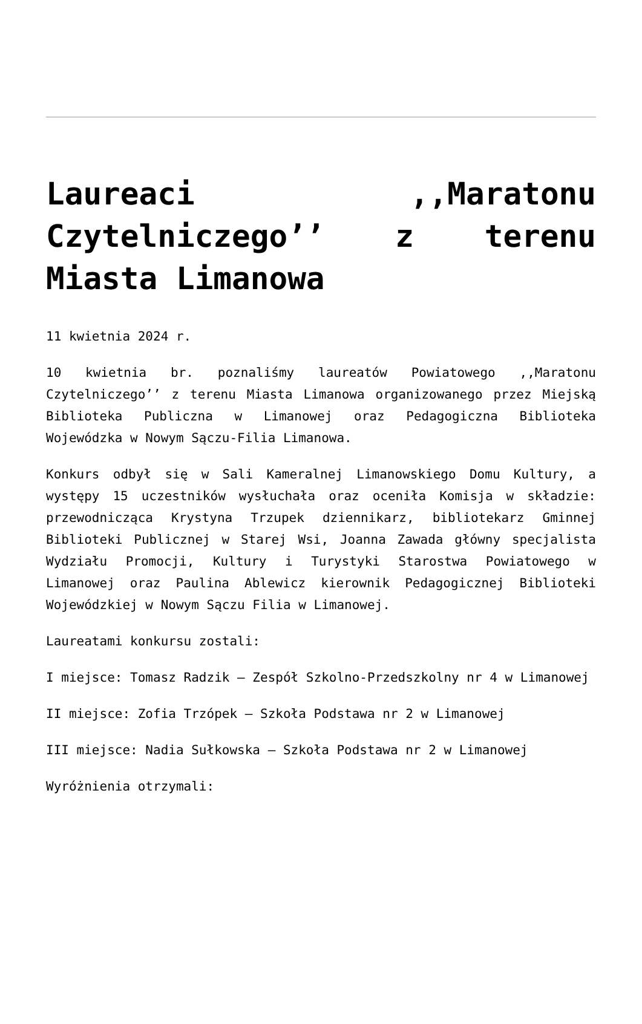Laureaci ,,Maratonu Czytelniczego’’ z terenu Miasta Limanowa
11 kwietnia 2024 r.
10 kwietnia br. poznaliśmy laureatów Powiatowego ,,Maratonu Czytelniczego’’ z terenu Miasta Limanowa organizowanego przez Miejską Biblioteka Publiczna w Limanowej oraz Pedagogiczna Biblioteka Wojewódzka w Nowym Sączu-Filia Limanowa.
Konkurs odbył się w Sali Kameralnej Limanowskiego Domu Kultury, a występy 15 uczestników wysłuchała oraz oceniła Komisja w składzie: przewodnicząca Krystyna Trzupek dziennikarz, bibliotekarz Gminnej Biblioteki Publicznej w Starej Wsi, Joanna Zawada główny specjalista Wydziału Promocji, Kultury i Turystyki Starostwa Powiatowego w Limanowej oraz Paulina Ablewicz kierownik Pedagogicznej Biblioteki Wojewódzkiej w Nowym Sączu Filia w Limanowej.
Laureatami konkursu zostali:
I miejsce: Tomasz Radzik – Zespół Szkolno-Przedszkolny nr 4 w Limanowej
II miejsce: Zofia Trzópek – Szkoła Podstawa nr 2 w Limanowej
III miejsce: Nadia Sułkowska – Szkoła Podstawa nr 2 w Limanowej
Wyróżnienia otrzymali: